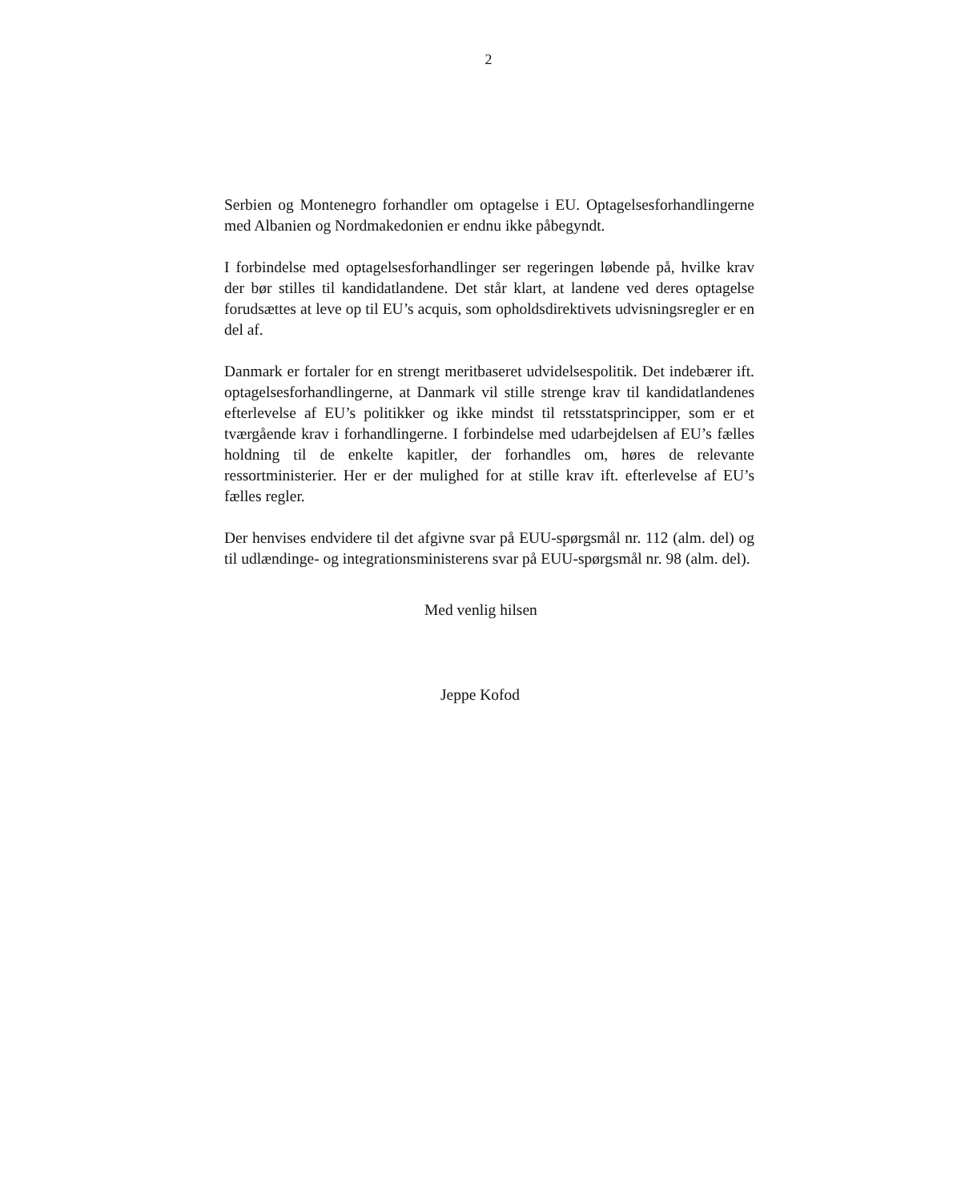2
Serbien og Montenegro forhandler om optagelse i EU. Optagelsesforhandlingerne med Albanien og Nordmakedonien er endnu ikke påbegyndt.
I forbindelse med optagelsesforhandlinger ser regeringen løbende på, hvilke krav der bør stilles til kandidatlandene. Det står klart, at landene ved deres optagelse forudsættes at leve op til EU’s acquis, som opholdsdirektivets udvisningsregler er en del af.
Danmark er fortaler for en strengt meritbaseret udvidelsespolitik. Det indebærer ift. optagelsesforhandlingerne, at Danmark vil stille strenge krav til kandidatlandenes efterlevelse af EU’s politikker og ikke mindst til retsstatsprincipper, som er et tværgående krav i forhandlingerne. I forbindelse med udarbejdelsen af EU’s fælles holdning til de enkelte kapitler, der forhandles om, høres de relevante ressortministerier. Her er der mulighed for at stille krav ift. efterlevelse af EU’s fælles regler.
Der henvises endvidere til det afgivne svar på EUU-spørgsmål nr. 112 (alm. del) og til udlændinge- og integrationsministerens svar på EUU-spørgsmål nr. 98 (alm. del).
Med venlig hilsen
Jeppe Kofod